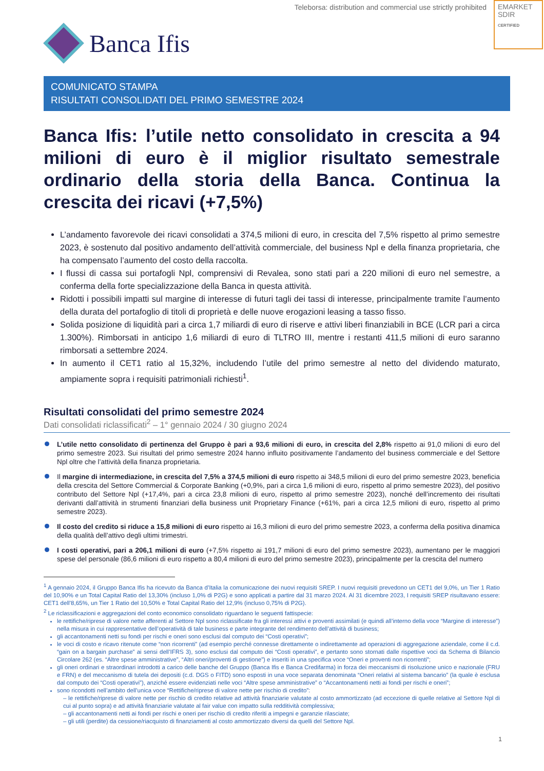Teleborsa: distribution and commercial use strictly prohibited
EMARKET
SDIR
CERTIFIED
Banca Ifis
COMUNICATO STAMPA
RISULTATI CONSOLIDATI DEL PRIMO SEMESTRE 2024
Banca Ifis: l’utile netto consolidato in crescita a 94 milioni di euro è il miglior risultato semestrale ordinario della storia della Banca. Continua la crescita dei ricavi (+7,5%)
L’andamento favorevole dei ricavi consolidati a 374,5 milioni di euro, in crescita del 7,5% rispetto al primo semestre 2023, è sostenuto dal positivo andamento dell’attività commerciale, del business Npl e della finanza proprietaria, che ha compensato l’aumento del costo della raccolta.
I flussi di cassa sui portafogli Npl, comprensivi di Revalea, sono stati pari a 220 milioni di euro nel semestre, a conferma della forte specializzazione della Banca in questa attività.
Ridotti i possibili impatti sul margine di interesse di futuri tagli dei tassi di interesse, principalmente tramite l’aumento della durata del portafoglio di titoli di proprietà e delle nuove erogazioni leasing a tasso fisso.
Solida posizione di liquidità pari a circa 1,7 miliardi di euro di riserve e attivi liberi finanziabili in BCE (LCR pari a circa 1.300%). Rimborsati in anticipo 1,6 miliardi di euro di TLTRO III, mentre i restanti 411,5 milioni di euro saranno rimborsati a settembre 2024.
In aumento il CET1 ratio al 15,32%, includendo l’utile del primo semestre al netto del dividendo maturato, ampiamente sopra i requisiti patrimoniali richiesti<sup>1</sup>.
Risultati consolidati del primo semestre 2024
Dati consolidati riclassificati<sup>2</sup> – 1° gennaio 2024 / 30 giugno 2024
L’utile netto consolidato di pertinenza del Gruppo è pari a 93,6 milioni di euro, in crescita del 2,8% rispetto ai 91,0 milioni di euro del primo semestre 2023. Sui risultati del primo semestre 2024 hanno influito positivamente l’andamento del business commerciale e del Settore Npl oltre che l’attività della finanza proprietaria.
Il margine di intermediazione, in crescita del 7,5% a 374,5 milioni di euro rispetto ai 348,5 milioni di euro del primo semestre 2023, beneficia della crescita del Settore Commercial & Corporate Banking (+0,9%, pari a circa 1,6 milioni di euro, rispetto al primo semestre 2023), del positivo contributo del Settore Npl (+17,4%, pari a circa 23,8 milioni di euro, rispetto al primo semestre 2023), nonché dell’incremento dei risultati derivanti dall’attività in strumenti finanziari della business unit Proprietary Finance (+61%, pari a circa 12,5 milioni di euro, rispetto al primo semestre 2023).
Il costo del credito si riduce a 15,8 milioni di euro rispetto ai 16,3 milioni di euro del primo semestre 2023, a conferma della positiva dinamica della qualità dell’attivo degli ultimi trimestri.
I costi operativi, pari a 206,1 milioni di euro (+7,5% rispetto ai 191,7 milioni di euro del primo semestre 2023), aumentano per le maggiori spese del personale (86,6 milioni di euro rispetto a 80,4 milioni di euro del primo semestre 2023), principalmente per la crescita del numero
<sup>1</sup> A gennaio 2024, il Gruppo Banca Ifis ha ricevuto da Banca d’Italia la comunicazione dei nuovi requisiti SREP. I nuovi requisiti prevedono un CET1 del 9,0%, un Tier 1 Ratio del 10,90% e un Total Capital Ratio del 13,30% (incluso 1,0% di P2G) e sono applicati a partire dal 31 marzo 2024. Al 31 dicembre 2023, I requisiti SREP risultavano essere: CET1 dell’8,65%, un Tier 1 Ratio del 10,50% e Total Capital Ratio del 12,9% (incluso 0,75% di P2G).
<sup>2</sup> Le riclassificazioni e aggregazioni del conto economico consolidato riguardano le seguenti fattispecie:
le rettifiche/riprese di valore nette afferenti al Settore Npl sono riclassificate fra gli interessi attivi e proventi assimilati (e quindi all’interno della voce “Margine di interesse”) nella misura in cui rappresentative dell’operatività di tale business e parte integrante del rendimento dell’attività di business;
gli accantonamenti netti su fondi per rischi e oneri sono esclusi dal computo dei “Costi operativi”;
le voci di costo e ricavo ritenute come “non ricorrenti” (ad esempio perché connesse direttamente o indirettamente ad operazioni di aggregazione aziendale, come il c.d. “gain on a bargain purchase” ai sensi dell’IFRS 3), sono esclusi dal computo dei “Costi operativi”, e pertanto sono stornati dalle rispettive voci da Schema di Bilancio Circolare 262 (es. “Altre spese amministrative”, “Altri oneri/proventi di gestione”) e inseriti in una specifica voce “Oneri e proventi non ricorrenti”;
gli oneri ordinari e straordinari introdotti a carico delle banche del Gruppo (Banca Ifis e Banca Credifarma) in forza dei meccanismi di risoluzione unico e nazionale (FRU e FRN) e del meccanismo di tutela dei depositi (c.d. DGS o FITD) sono esposti in una voce separata denominata “Oneri relativi al sistema bancario” (la quale è esclusa dal computo dei “Costi operativi”), anziché essere evidenziati nelle voci “Altre spese amministrative” o “Accantonamenti netti ai fondi per rischi e oneri”;
sono ricondotti nell’ambito dell’unica voce “Rettifiche/riprese di valore nette per rischio di credito”:
– le rettifiche/riprese di valore nette per rischio di credito relative ad attività finanziarie valutate al costo ammortizzato (ad eccezione di quelle relative al Settore Npl di cui al punto sopra) e ad attività finanziarie valutate al fair value con impatto sulla redditività complessiva;
– gli accantonamenti netti ai fondi per rischi e oneri per rischio di credito riferiti a impegni e garanzie rilasciate;
– gli utili (perdite) da cessione/riacquisto di finanziamenti al costo ammortizzato diversi da quelli del Settore Npl.
1